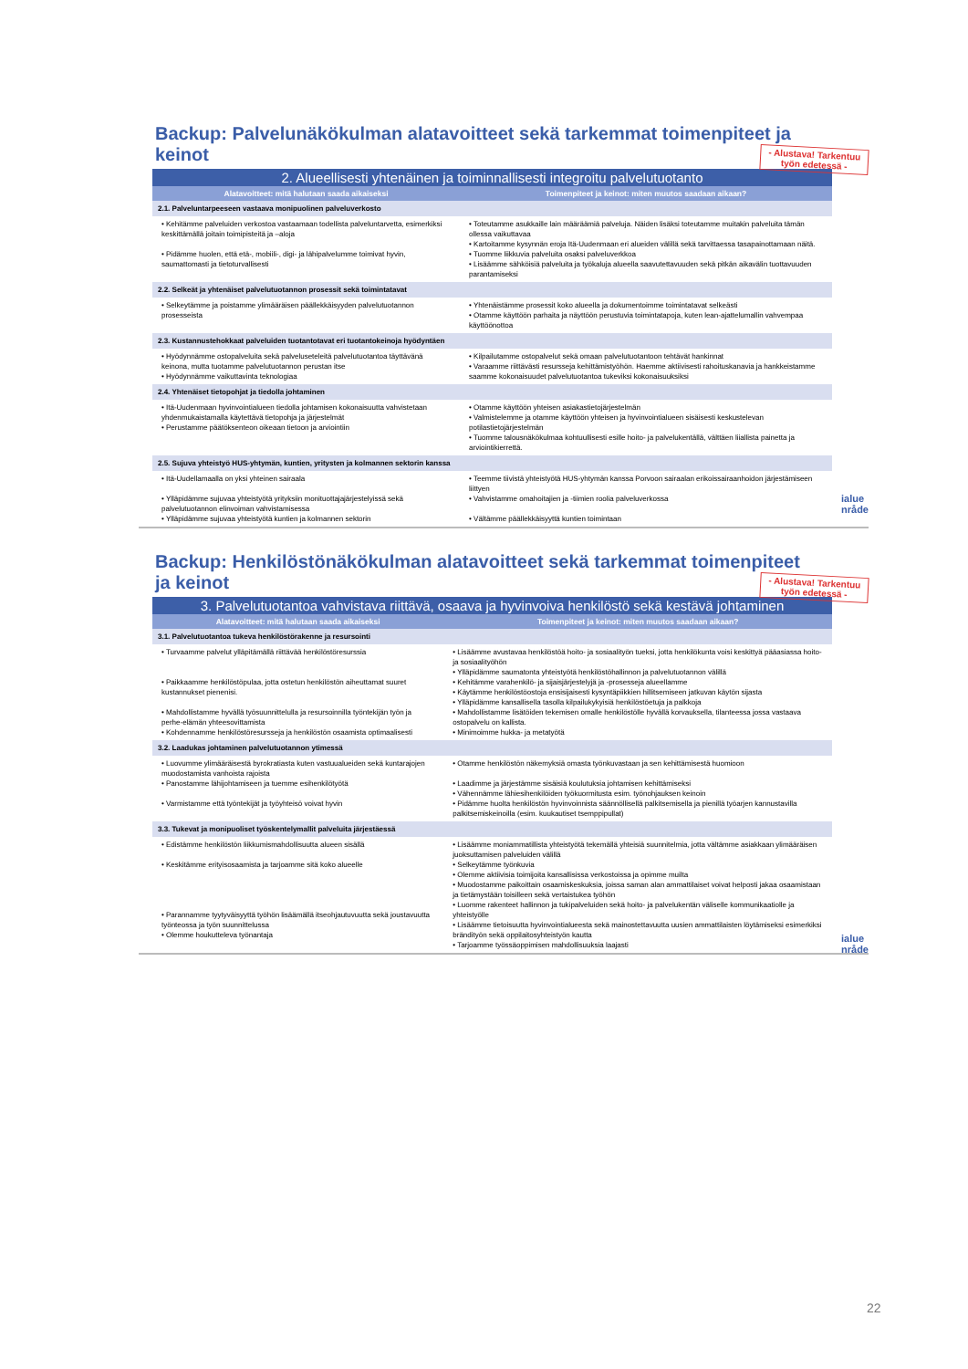Backup: Palvelunäkökulman alatavoitteet sekä tarkemmat toimenpiteet ja keinot
- Alustava! Tarkentuu
työn edetessä -
| 2. Alueellisesti yhtenäinen ja toiminnallisesti integroitu palvelutuotanto | |
| Alatavoitteet: mitä halutaan saada aikaiseksi | Toimenpiteet ja keinot: miten muutos saadaan aikaan? |
| 2.1. Palveluntarpeeseen vastaava monipuolinen palveluverkosto | |
| • Kehitämme palveluiden verkostoa vastaamaan todellista palveluntarvetta, esimerkiksi keskittämällä joitain toimipisteitä ja –aloja • Pidämme huolen, että etä-, mobiili-, digi- ja lähipalvelumme toimivat hyvin, saumattomasti ja tietoturvallisesti | • Toteutamme asukkaille lain määräämiä palveluja. Näiden lisäksi toteutamme muitakin palveluita tämän ollessa vaikuttavaa • Kartoitamme kysynnän eroja Itä-Uudenmaan eri alueiden välillä sekä tarvittaessa tasapainottamaan näitä. • Tuomme liikkuvia palveluita osaksi palveluverkkoa • Lisäämme sähköisiä palveluita ja työkaluja alueella saavutettavuuden sekä pitkän aikavälin tuottavuuden parantamiseksi |
| 2.2. Selkeät ja yhtenäiset palvelutuotannon prosessit sekä toimintatavat | |
| • Selkeytämme ja poistamme ylimääräisen päällekkäisyyden palvelutuotannon prosesseista | • Yhtenäistämme prosessit koko alueella ja dokumentoimme toimintatavat selkeästi • Otamme käyttöön parhaita ja näyttöön perustuvia toimintatapoja, kuten lean-ajattelumallin vahvempaa käyttöönottoa |
| 2.3. Kustannustehokkaat palveluiden tuotantotavat eri tuotantokeinoja hyödyntäen | |
| • Hyödynnämme ostopalveluita sekä palveluseteleitä palvelutuotantoa täyttävänä keinona, mutta tuotamme palvelutuotannon perustan itse • Hyödynnämme vaikuttavinta teknologiaa | • Kilpailutamme ostopalvelut sekä omaan palvelutuotantoon tehtävät hankinnat • Varaamme riittävästi resursseja kehittämistyöhön. Haemme aktiivisesti rahoituskanavia ja hankkeistamme saamme kokonaisuudet palvelutuotantoa tukeviksi kokonaisuuksiksi |
| 2.4. Yhtenäiset tietopohjat ja tiedolla johtaminen | |
| • Itä-Uudenmaan hyvinvointialueen tiedolla johtamisen kokonaisuutta vahvistetaan yhdenmukaistamalla käytettävä tietopohja ja järjestelmät • Perustamme päätöksenteon oikeaan tietoon ja arviointiin | • Otamme käyttöön yhteisen asiakastietojärjestelmän • Valmistelemme ja otamme käyttöön yhteisen ja hyvinvointialueen sisäisesti keskustelevan potilastietojärjestelmän • Tuomme talousnäkökulmaa kohtuullisesti esille hoito- ja palvelukentällä, välttäen liiallista painetta ja arviointikierrettä. |
| 2.5. Sujuva yhteistyö HUS-yhtymän, kuntien, yritysten ja kolmannen sektorin kanssa | |
| • Itä-Uudellamaalla on yksi yhteinen sairaala • Ylläpidämme sujuvaa yhteistyötä yrityksiin monituottajajärjestelyissä sekä palvelutuotannon elinvoiman vahvistamisessa • Ylläpidämme sujuvaa yhteistyötä kuntien ja kolmannen sektorin | • Teemme tiivistä yhteistyötä HUS-yhtymän kanssa Porvoon sairaalan erikoissairaanhoidon järjestämiseen liittyen • Vahvistamme omahoitajien ja -tiimien roolia palveluverkossa • Vältämme päällekkäisyyttä kuntien toimintaan |
ialue
nråde
Backup: Henkilöstönäkökulman alatavoitteet sekä tarkemmat toimenpiteet ja keinot
- Alustava! Tarkentuu
työn edetessä -
| 3. Palvelutuotantoa vahvistava riittävä, osaava ja hyvinvoiva henkilöstö sekä kestävä johtaminen | |
| Alatavoitteet: mitä halutaan saada aikaiseksi | Toimenpiteet ja keinot: miten muutos saadaan aikaan? |
| 3.1. Palvelutuotantoa tukeva henkilöstörakenne ja resursointi | |
| • Turvaamme palvelut ylläpitämällä riittävää henkilöstöresurssia • Paikkaamme henkilöstöpulaa, jotta ostetun henkilöstön aiheuttamat suuret kustannukset pienenisi. • Mahdollistamme hyvällä työsuunnittelulla ja resursoinnilla työntekijän työn ja perhe-elämän yhteesovittamista • Kohdennamme henkilöstöresursseja ja henkilöstön osaamista optimaalisesti | • Lisäämme avustavaa henkilöstöä hoito- ja sosiaalityön tueksi, jotta henkilökunta voisi keskittyä pääasiassa hoito- ja sosiaalityöhön • Ylläpidämme saumatonta yhteistyötä henkilöstöhallinnon ja palvelutuotannon välillä • Kehitämme varahenkilö- ja sijaisjärjestelyjä ja -prosesseja alueellamme • Käytämme henkilöstöostoja ensisijaisesti kysyntäpiikkien hillitsemiseen jatkuvan käytön sijasta • Ylläpidämme kansallisella tasolla kilpailukykyisiä henkilöstöetuja ja palkkoja • Mahdollistamme lisätöiden tekemisen omalle henkilöstölle hyvällä korvauksella, tilanteessa jossa vastaava ostopalvelu on kallista. • Minimoimme hukka- ja metatyötä |
| 3.2. Laadukas johtaminen palvelutuotannon ytimessä | |
| • Luovumme ylimääräisestä byrokratiasta kuten vastuualueiden sekä kuntarajojen muodostamista vanhoista rajoista • Panostamme lähijohtamiseen ja tuemme esihenkilötyötä • Varmistamme että työntekijät ja työyhteisö voivat hyvin | • Otamme henkilöstön näkemyksiä omasta työnkuvastaan ja sen kehittämisestä huomioon • Laadimme ja järjestämme sisäisiä koulutuksia johtamisen kehittämiseksi • Vähennämme lähiesihenkilöiden työkuormitusta esim. työnohjauksen keinoin • Pidämme huolta henkilöstön hyvinvoinnista säännöllisellä palkitsemisella ja pienillä työarjen kannustavilla palkitsemiskeinoilla (esim. kuukautiset tsemppipullat) |
| 3.3. Tukevat ja monipuoliset työskentelymallit palveluita järjestäessä | |
| • Edistämme henkilöstön liikkumismahdollisuutta alueen sisällä • Keskitämme erityisosaamista ja tarjoamme sitä koko alueelle • Parannamme tyytyväisyyttä työhön lisäämällä itseohjautuvuutta sekä joustavuutta työnteossa ja työn suunnittelussa • Olemme houkutteleva työnantaja | • Lisäämme moniammatillista yhteistyötä tekemällä yhteisiä suunnitelmia, jotta vältämme asiakkaan ylimääräisen juoksuttamisen palveluiden välillä • Selkeytämme työnkuvia • Olemme aktiivisia toimijoita kansallisissa verkostoissa ja opimme muilta • Muodostamme paikoittain osaamiskeskuksia, joissa saman alan ammattilaiset voivat helposti jakaa osaamistaan ja tietämystään toisilleen sekä vertaistukea työhön • Luomme rakenteet hallinnon ja tukipalveluiden sekä hoito- ja palvelukentän väliselle kommunikaatiolle ja yhteistyölle • Lisäämme tietoisuutta hyvinvointialueesta sekä mainostettavuutta uusien ammattilaisten löytämiseksi esimerkiksi brändityön sekä oppilaitosyhteistyön kautta • Tarjoamme työssäoppimisen mahdollisuuksia laajasti |
ialue
nråde
22